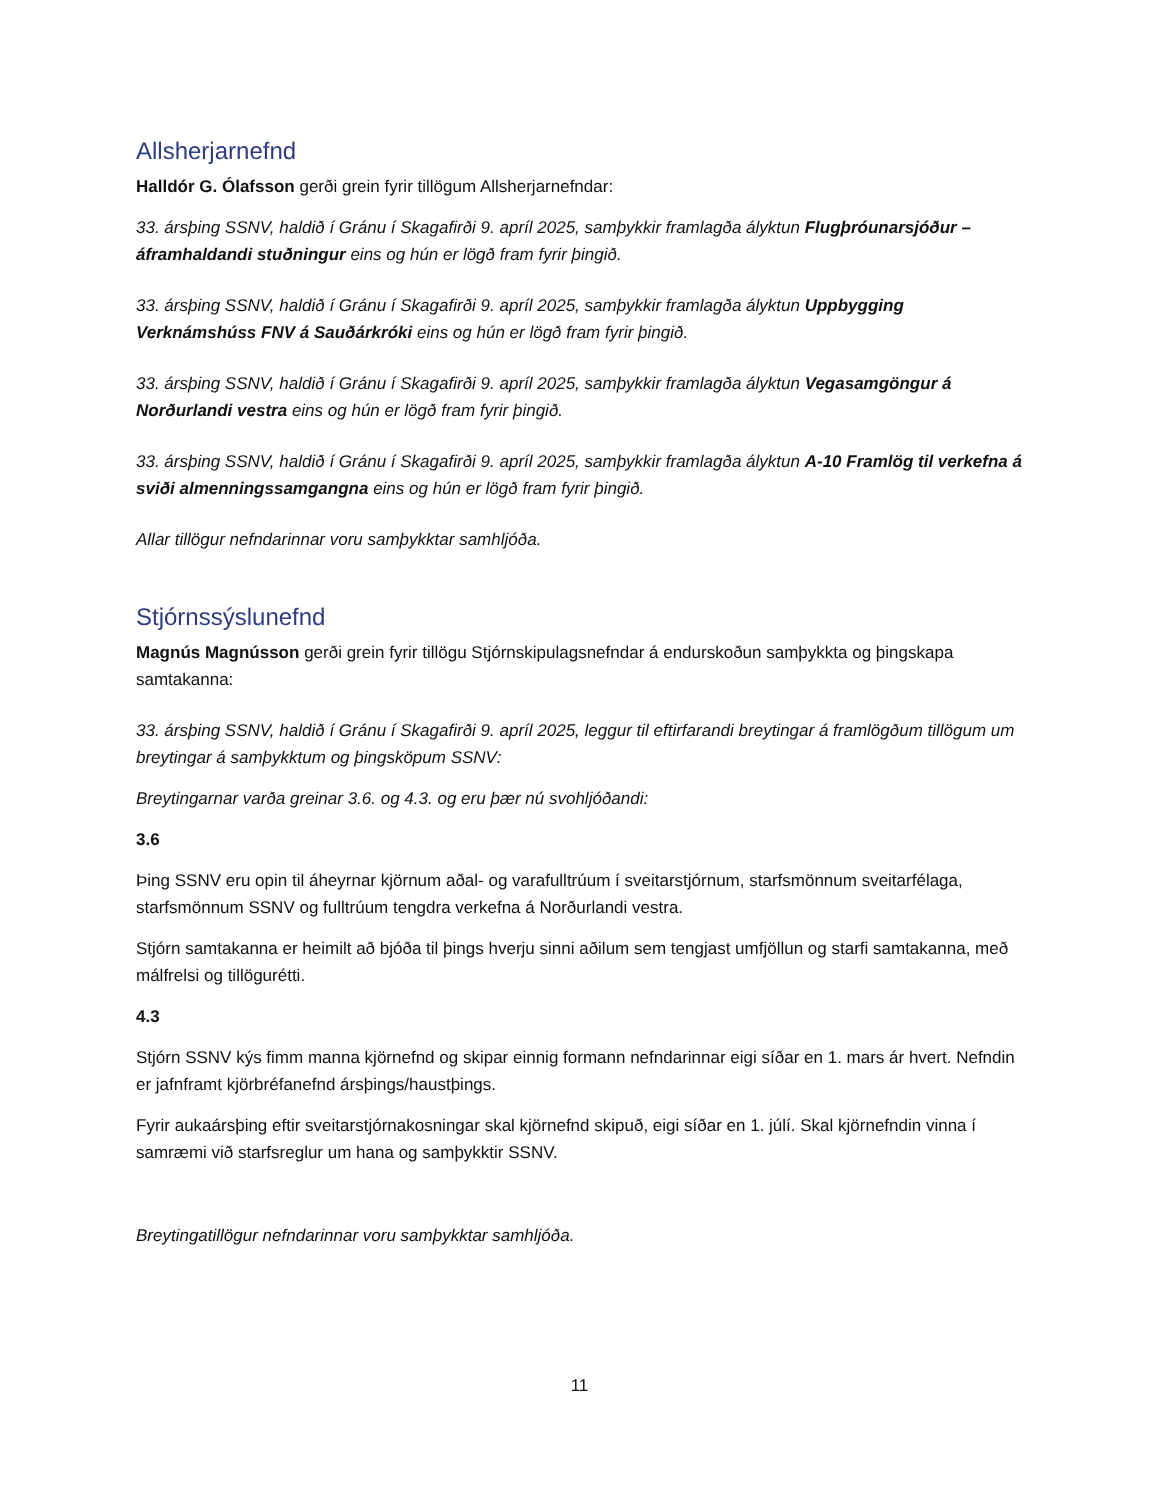Allsherjarnefnd
Halldór G. Ólafsson gerði grein fyrir tillögum Allsherjarnefndar:
33. ársþing SSNV, haldið í Gránu í Skagafirði 9. apríl 2025, samþykkir framlagða ályktun Flugþróunarsjóður – áframhaldandi stuðningur eins og hún er lögð fram fyrir þingið.
33. ársþing SSNV, haldið í Gránu í Skagafirði 9. apríl 2025, samþykkir framlagða ályktun Uppbygging Verknámshúss FNV á Sauðárkróki eins og hún er lögð fram fyrir þingið.
33. ársþing SSNV, haldið í Gránu í Skagafirði 9. apríl 2025, samþykkir framlagða ályktun Vegasamgöngur á Norðurlandi vestra eins og hún er lögð fram fyrir þingið.
33. ársþing SSNV, haldið í Gránu í Skagafirði 9. apríl 2025, samþykkir framlagða ályktun A-10 Framlög til verkefna á sviði almenningssamgangna eins og hún er lögð fram fyrir þingið.
Allar tillögur nefndarinnar voru samþykktar samhljóða.
Stjórnssýslunefnd
Magnús Magnússon gerði grein fyrir tillögu Stjórnskipulagsnefndar á endurskoðun samþykkta og þingskapa samtakanna:
33. ársþing SSNV, haldið í Gránu í Skagafirði 9. apríl 2025, leggur til eftirfarandi breytingar á framlögðum tillögum um breytingar á samþykktum og þingsköpum SSNV:
Breytingarnar varða greinar 3.6. og 4.3. og eru þær nú svohljóðandi:
3.6
Þing SSNV eru opin til áheyrnar kjörnum aðal- og varafulltrúum í sveitarstjórnum, starfsmönnum sveitarfélaga, starfsmönnum SSNV og fulltrúum tengdra verkefna á Norðurlandi vestra.
Stjórn samtakanna er heimilt að bjóða til þings hverju sinni aðilum sem tengjast umfjöllun og starfi samtakanna, með málfrelsi og tillögurétti.
4.3
Stjórn SSNV kýs fimm manna kjörnefnd og skipar einnig formann nefndarinnar eigi síðar en 1. mars ár hvert. Nefndin er jafnframt kjörbréfanefnd ársþings/haustþings.
Fyrir aukaársþing eftir sveitarstjórnakosningar skal kjörnefnd skipuð, eigi síðar en 1. júlí. Skal kjörnefndin vinna í samræmi við starfsreglur um hana og samþykktir SSNV.
Breytingatillögur nefndarinnar voru samþykktar samhljóða.
11